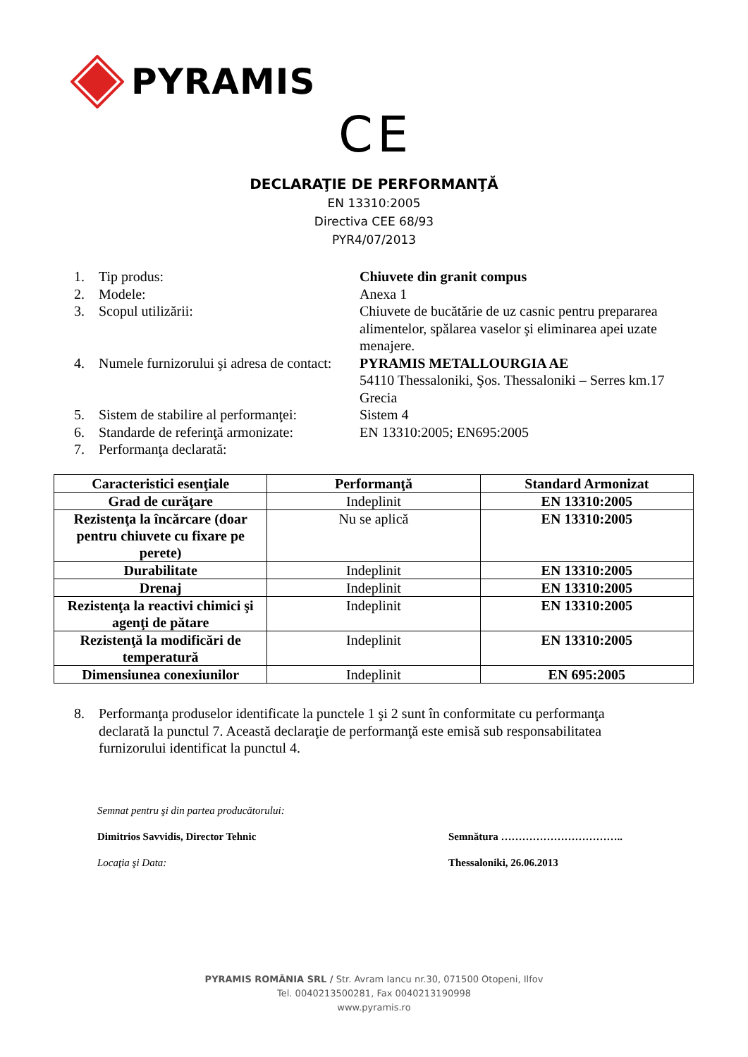PYRAMIS
CE
DECLARAŢIE DE PERFORMANŢĂ
EN 13310:2005
Directiva CEE 68/93
PYR4/07/2013
1. Tip produs: Chiuvete din granit compus
2. Modele: Anexa 1
3. Scopul utilizării: Chiuvete de bucătărie de uz casnic pentru prepararea alimentelor, spălarea vaselor şi eliminarea apei uzate menajere.
4. Numele furnizorului şi adresa de contact:
PYRAMIS METALLOURGIA AE
54110 Thessaloniki, Şos. Thessaloniki – Serres km.17
Grecia
5. Sistem de stabilire al performanţei:
Sistem 4
6. Standarde de referinţă armonizate:
EN 13310:2005; EN695:2005
7. Performanţa declarată:
| Caracteristici esenţiale | Performanţă | Standard Armonizat |
| --- | --- | --- |
| Grad de curăţare | Indeplinit | EN 13310:2005 |
| Rezistenţa la încărcare (doar pentru chiuvete cu fixare pe perete) | Nu se aplică | EN 13310:2005 |
| Durabilitate | Indeplinit | EN 13310:2005 |
| Drenaj | Indeplinit | EN 13310:2005 |
| Rezistenţa la reactivi chimici şi agenţi de pătare | Indeplinit | EN 13310:2005 |
| Rezistenţă la modificări de temperatură | Indeplinit | EN 13310:2005 |
| Dimensiunea conexiunilor | Indeplinit | EN 695:2005 |
8. Performanţa produselor identificate la punctele 1 şi 2 sunt în conformitate cu performanţa declarată la punctul 7. Această declaraţie de performanţă este emisă sub responsabilitatea furnizorului identificat la punctul 4.
Semnat pentru şi din partea producătorului:
Dimitrios Savvidis, Director Tehnic
Locaţia şi Data:
Semnătura ……………………………..
Thessaloniki, 26.06.2013
PYRAMIS ROMÂNIA SRL / Str. Avram Iancu nr.30, 071500 Otopeni, Ilfov
Tel. 0040213500281, Fax 0040213190998
www.pyramis.ro